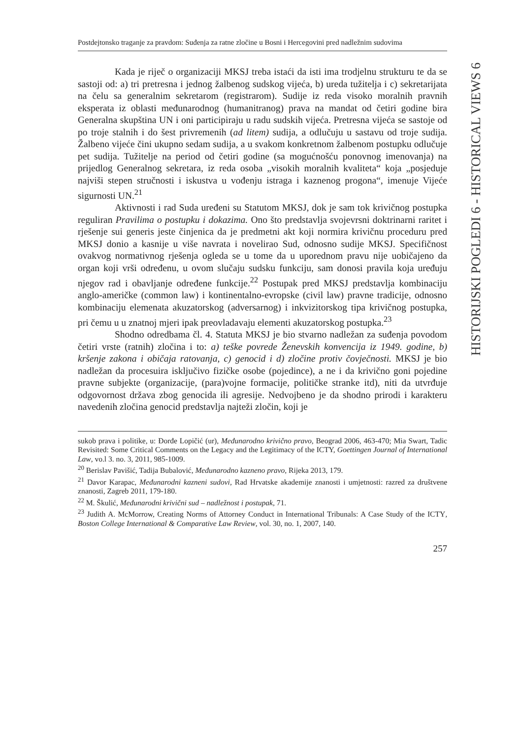HISTORIJSKI POGLEDI 6 - HISTORICAL VIEWS 6
Postdejtonsko traganje za pravdom: Suđenja za ratne zločine u Bosni i Hercegovini pred nadležnim sudovima
Kada je riječ o organizaciji MKSJ treba istaći da isti ima trodjelnu strukturu te da se sastoji od: a) tri pretresna i jednog žalbenog sudskog vijeća, b) ureda tužitelja i c) sekretarijata na čelu sa generalnim sekretarom (registrarom). Sudije iz reda visoko moralnih pravnih eksperata iz oblasti međunarodnog (humanitranog) prava na mandat od četiri godine bira Generalna skupština UN i oni participiraju u radu sudskih vijeća. Pretresna vijeća se sastoje od po troje stalnih i do šest privremenih (ad litem) sudija, a odlučuju u sastavu od troje sudija. Žalbeno vijeće čini ukupno sedam sudija, a u svakom konkretnom žalbenom postupku odlučuje pet sudija. Tužitelje na period od četiri godine (sa mogućnošću ponovnog imenovanja) na prijedlog Generalnog sekretara, iz reda osoba „visokih moralnih kvaliteta“ koja „posjeduje najviši stepen stručnosti i iskustva u vođenju istraga i kaznenog progona“, imenuje Vijeće sigurnosti UN.<sup>21</sup>
Aktivnosti i rad Suda uređeni su Statutom MKSJ, dok je sam tok krivičnog postupka reguliran Pravilima o postupku i dokazima. Ono što predstavlja svojevrsni doktrinarni raritet i rješenje sui generis jeste činjenica da je predmetni akt koji normira krivičnu proceduru pred MKSJ donio a kasnije u više navrata i novelirao Sud, odnosno sudije MKSJ. Specifičnost ovakvog normativnog rješenja ogleda se u tome da u uporednom pravu nije uobičajeno da organ koji vrši određenu, u ovom slučaju sudsku funkciju, sam donosi pravila koja uređuju njegov rad i obavljanje određene funkcije.<sup>22</sup> Postupak pred MKSJ predstavlja kombinaciju anglo-američke (common law) i kontinentalno-evropske (civil law) pravne tradicije, odnosno kombinaciju elemenata akuzatorskog (adversarnog) i inkvizitorskog tipa krivičnog postupka, pri čemu u u znatnoj mjeri ipak preovladavaju elementi akuzatorskog postupka.<sup>23</sup>
Shodno odredbama čl. 4. Statuta MKSJ je bio stvarno nadležan za suđenja povodom četiri vrste (ratnih) zločina i to: a) teške povrede Ženevskih konvencija iz 1949. godine, b) kršenje zakona i običaja ratovanja, c) genocid i d) zločine protiv čovječnosti. MKSJ je bio nadležan da procesuira isključivo fizičke osobe (pojedince), a ne i da krivično goni pojedine pravne subjekte (organizacije, (para)vojne formacije, političke stranke itd), niti da utvrđuje odgovornost država zbog genocida ili agresije. Nedvojbeno je da shodno prirodi i karakteru navedenih zločina genocid predstavlja najteži zločin, koji je
sukob prava i politike, u: Đorđe Lopičić (ur), Međunarodno krivično pravo, Beograd 2006, 463-470; Mia Swart, Tadic Revisited: Some Critical Comments on the Legacy and the Legitimacy of the ICTY, Goettingen Journal of International Law, vo.l 3. no. 3, 2011, 985-1009.
<sup>20</sup> Berislav Pavišić, Tadija Bubalović, Međunarodno kazneno pravo, Rijeka 2013, 179.
<sup>21</sup> Davor Karapac, Međunarodni kazneni sudovi, Rad Hrvatske akademije znanosti i umjetnosti: razred za društvene znanosti, Zagreb 2011, 179-180.
<sup>22</sup> M. Škulić, Međunarodni krivični sud – nadležnost i postupak, 71.
<sup>23</sup> Judith A. McMorrow, Creating Norms of Attorney Conduct in International Tribunals: A Case Study of the ICTY, Boston College International & Comparative Law Review, vol. 30, no. 1, 2007, 140.
257